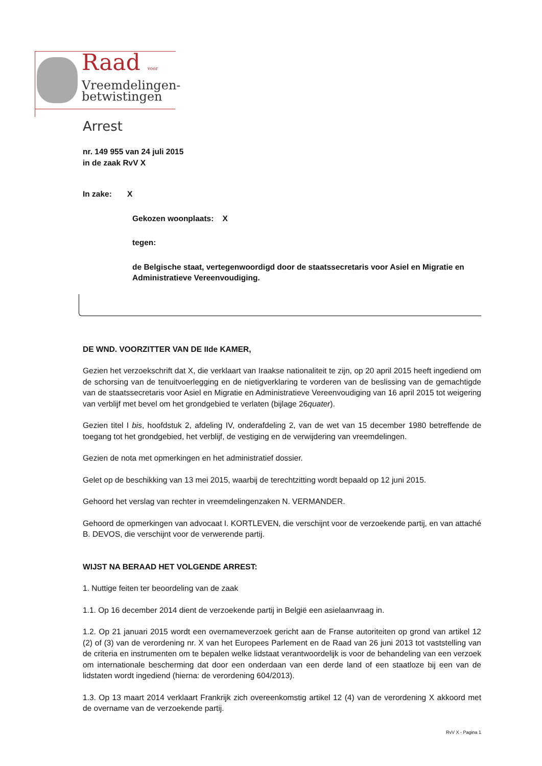Raad voor
Vreemdelingen-
betwistingen
Arrest
nr. 149 955 van 24 juli 2015
in de zaak RvV X
In zake: X
Gekozen woonplaats: X
tegen:
de Belgische staat, vertegenwoordigd door de staatssecretaris voor Asiel en Migratie en Administratieve Vereenvoudiging.
DE WND. VOORZITTER VAN DE IIde KAMER,
Gezien het verzoekschrift dat X, die verklaart van Iraakse nationaliteit te zijn, op 20 april 2015 heeft ingediend om de schorsing van de tenuitvoerlegging en de nietigverklaring te vorderen van de beslissing van de gemachtigde van de staatssecretaris voor Asiel en Migratie en Administratieve Vereenvoudiging van 16 april 2015 tot weigering van verblijf met bevel om het grondgebied te verlaten (bijlage 26quater).
Gezien titel I bis, hoofdstuk 2, afdeling IV, onderafdeling 2, van de wet van 15 december 1980 betreffende de toegang tot het grondgebied, het verblijf, de vestiging en de verwijdering van vreemdelingen.
Gezien de nota met opmerkingen en het administratief dossier.
Gelet op de beschikking van 13 mei 2015, waarbij de terechtzitting wordt bepaald op 12 juni 2015.
Gehoord het verslag van rechter in vreemdelingenzaken N. VERMANDER.
Gehoord de opmerkingen van advocaat I. KORTLEVEN, die verschijnt voor de verzoekende partij, en van attaché B. DEVOS, die verschijnt voor de verwerende partij.
WIJST NA BERAAD HET VOLGENDE ARREST:
1. Nuttige feiten ter beoordeling van de zaak
1.1. Op 16 december 2014 dient de verzoekende partij in België een asielaanvraag in.
1.2. Op 21 januari 2015 wordt een overnameverzoek gericht aan de Franse autoriteiten op grond van artikel 12 (2) of (3) van de verordening nr. X van het Europees Parlement en de Raad van 26 juni 2013 tot vaststelling van de criteria en instrumenten om te bepalen welke lidstaat verantwoordelijk is voor de behandeling van een verzoek om internationale bescherming dat door een onderdaan van een derde land of een staatloze bij een van de lidstaten wordt ingediend (hierna: de verordening 604/2013).
1.3. Op 13 maart 2014 verklaart Frankrijk zich overeenkomstig artikel 12 (4) van de verordening X akkoord met de overname van de verzoekende partij.
RvV X - Pagina 1